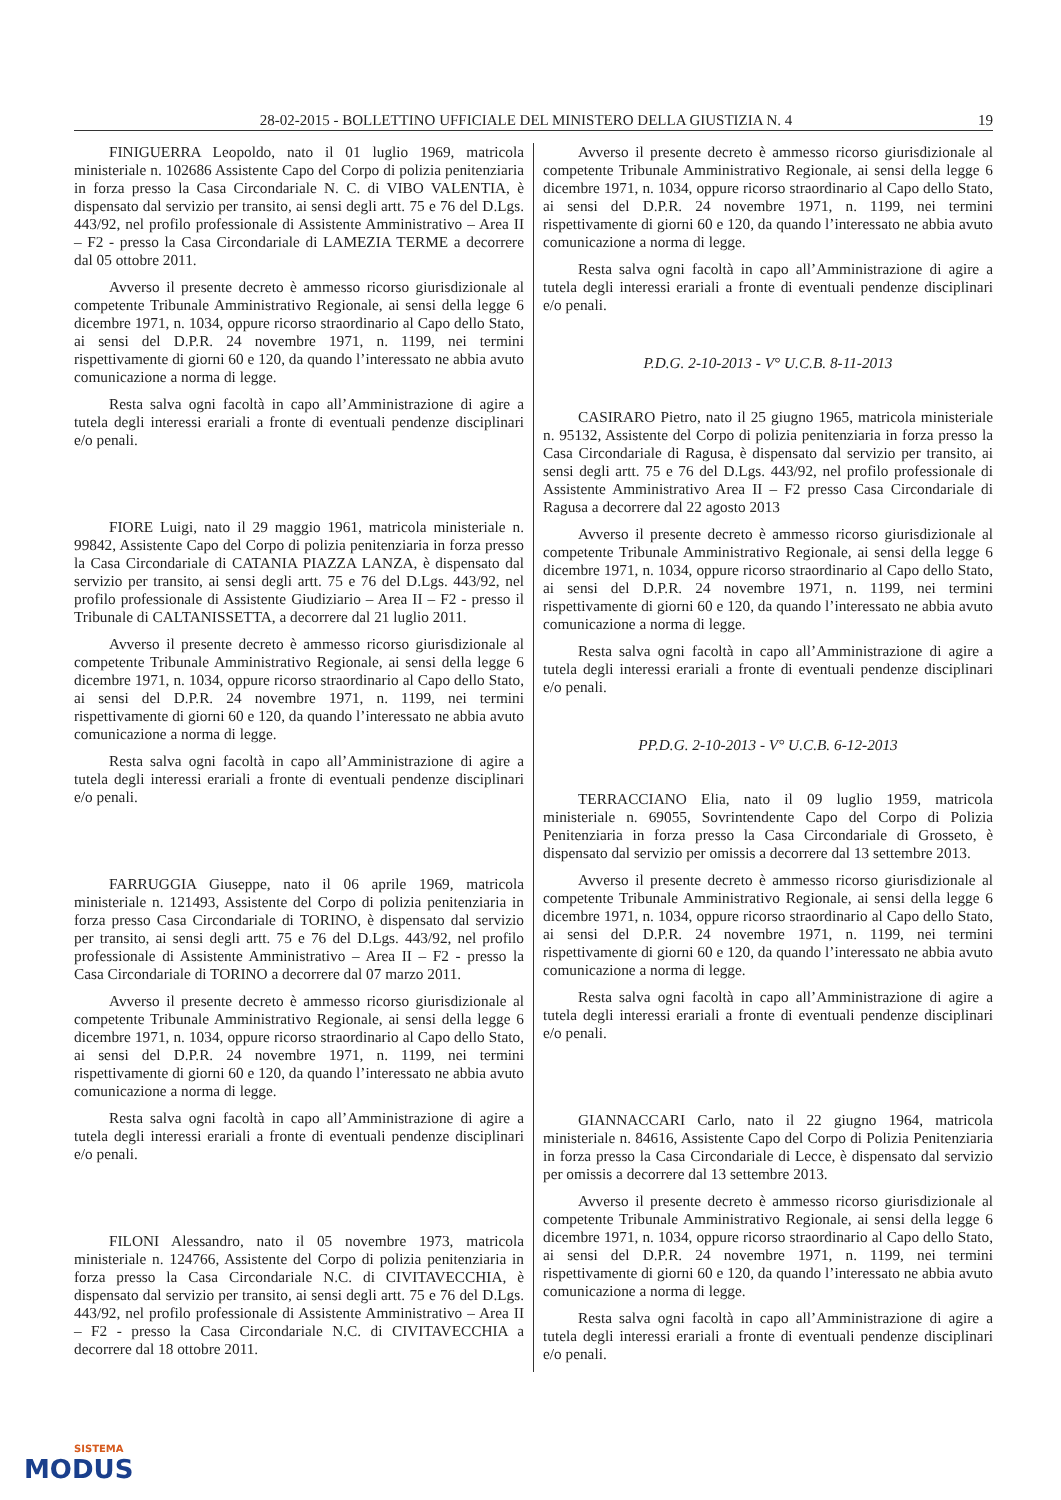28-02-2015 - BOLLETTINO UFFICIALE DEL MINISTERO DELLA GIUSTIZIA N. 4 19
FINIGUERRA Leopoldo, nato il 01 luglio 1969, matricola ministeriale n. 102686 Assistente Capo del Corpo di polizia penitenziaria in forza presso la Casa Circondariale N. C. di VIBO VALENTIA, è dispensato dal servizio per transito, ai sensi degli artt. 75 e 76 del D.Lgs. 443/92, nel profilo professionale di Assistente Amministrativo – Area II – F2 - presso la Casa Circondariale di LAMEZIA TERME a decorrere dal 05 ottobre 2011.
Avverso il presente decreto è ammesso ricorso giurisdizionale al competente Tribunale Amministrativo Regionale, ai sensi della legge 6 dicembre 1971, n. 1034, oppure ricorso straordinario al Capo dello Stato, ai sensi del D.P.R. 24 novembre 1971, n. 1199, nei termini rispettivamente di giorni 60 e 120, da quando l’interessato ne abbia avuto comunicazione a norma di legge.
Resta salva ogni facoltà in capo all’Amministrazione di agire a tutela degli interessi erariali a fronte di eventuali pendenze disciplinari e/o penali.
FIORE Luigi, nato il 29 maggio 1961, matricola ministeriale n. 99842, Assistente Capo del Corpo di polizia penitenziaria in forza presso la Casa Circondariale di CATANIA PIAZZA LANZA, è dispensato dal servizio per transito, ai sensi degli artt. 75 e 76 del D.Lgs. 443/92, nel profilo professionale di Assistente Giudiziario – Area II – F2 - presso il Tribunale di CALTANISSETTA, a decorrere dal 21 luglio 2011.
Avverso il presente decreto è ammesso ricorso giurisdizionale al competente Tribunale Amministrativo Regionale, ai sensi della legge 6 dicembre 1971, n. 1034, oppure ricorso straordinario al Capo dello Stato, ai sensi del D.P.R. 24 novembre 1971, n. 1199, nei termini rispettivamente di giorni 60 e 120, da quando l’interessato ne abbia avuto comunicazione a norma di legge.
Resta salva ogni facoltà in capo all’Amministrazione di agire a tutela degli interessi erariali a fronte di eventuali pendenze disciplinari e/o penali.
FARRUGGIA Giuseppe, nato il 06 aprile 1969, matricola ministeriale n. 121493, Assistente del Corpo di polizia penitenziaria in forza presso Casa Circondariale di TORINO, è dispensato dal servizio per transito, ai sensi degli artt. 75 e 76 del D.Lgs. 443/92, nel profilo professionale di Assistente Amministrativo – Area II – F2 - presso la Casa Circondariale di TORINO a decorrere dal 07 marzo 2011.
Avverso il presente decreto è ammesso ricorso giurisdizionale al competente Tribunale Amministrativo Regionale, ai sensi della legge 6 dicembre 1971, n. 1034, oppure ricorso straordinario al Capo dello Stato, ai sensi del D.P.R. 24 novembre 1971, n. 1199, nei termini rispettivamente di giorni 60 e 120, da quando l’interessato ne abbia avuto comunicazione a norma di legge.
Resta salva ogni facoltà in capo all’Amministrazione di agire a tutela degli interessi erariali a fronte di eventuali pendenze disciplinari e/o penali.
FILONI Alessandro, nato il 05 novembre 1973, matricola ministeriale n. 124766, Assistente del Corpo di polizia penitenziaria in forza presso la Casa Circondariale N.C. di CIVITAVECCHIA, è dispensato dal servizio per transito, ai sensi degli artt. 75 e 76 del D.Lgs. 443/92, nel profilo professionale di Assistente Amministrativo – Area II – F2 - presso la Casa Circondariale N.C. di CIVITAVECCHIA a decorrere dal 18 ottobre 2011.
Avverso il presente decreto è ammesso ricorso giurisdizionale al competente Tribunale Amministrativo Regionale, ai sensi della legge 6 dicembre 1971, n. 1034, oppure ricorso straordinario al Capo dello Stato, ai sensi del D.P.R. 24 novembre 1971, n. 1199, nei termini rispettivamente di giorni 60 e 120, da quando l’interessato ne abbia avuto comunicazione a norma di legge.
Resta salva ogni facoltà in capo all’Amministrazione di agire a tutela degli interessi erariali a fronte di eventuali pendenze disciplinari e/o penali.
P.D.G. 2-10-2013 - V° U.C.B. 8-11-2013
CASIRARO Pietro, nato il 25 giugno 1965, matricola ministeriale n. 95132, Assistente del Corpo di polizia penitenziaria in forza presso la Casa Circondariale di Ragusa, è dispensato dal servizio per transito, ai sensi degli artt. 75 e 76 del D.Lgs. 443/92, nel profilo professionale di Assistente Amministrativo Area II – F2 presso Casa Circondariale di Ragusa a decorrere dal 22 agosto 2013
Avverso il presente decreto è ammesso ricorso giurisdizionale al competente Tribunale Amministrativo Regionale, ai sensi della legge 6 dicembre 1971, n. 1034, oppure ricorso straordinario al Capo dello Stato, ai sensi del D.P.R. 24 novembre 1971, n. 1199, nei termini rispettivamente di giorni 60 e 120, da quando l’interessato ne abbia avuto comunicazione a norma di legge.
Resta salva ogni facoltà in capo all’Amministrazione di agire a tutela degli interessi erariali a fronte di eventuali pendenze disciplinari e/o penali.
PP.D.G. 2-10-2013 - V° U.C.B. 6-12-2013
TERRACCIANO Elia, nato il 09 luglio 1959, matricola ministeriale n. 69055, Sovrintendente Capo del Corpo di Polizia Penitenziaria in forza presso la Casa Circondariale di Grosseto, è dispensato dal servizio per omissis a decorrere dal 13 settembre 2013.
Avverso il presente decreto è ammesso ricorso giurisdizionale al competente Tribunale Amministrativo Regionale, ai sensi della legge 6 dicembre 1971, n. 1034, oppure ricorso straordinario al Capo dello Stato, ai sensi del D.P.R. 24 novembre 1971, n. 1199, nei termini rispettivamente di giorni 60 e 120, da quando l’interessato ne abbia avuto comunicazione a norma di legge.
Resta salva ogni facoltà in capo all’Amministrazione di agire a tutela degli interessi erariali a fronte di eventuali pendenze disciplinari e/o penali.
GIANNACCARI Carlo, nato il 22 giugno 1964, matricola ministeriale n. 84616, Assistente Capo del Corpo di Polizia Penitenziaria in forza presso la Casa Circondariale di Lecce, è dispensato dal servizio per omissis a decorrere dal 13 settembre 2013.
Avverso il presente decreto è ammesso ricorso giurisdizionale al competente Tribunale Amministrativo Regionale, ai sensi della legge 6 dicembre 1971, n. 1034, oppure ricorso straordinario al Capo dello Stato, ai sensi del D.P.R. 24 novembre 1971, n. 1199, nei termini rispettivamente di giorni 60 e 120, da quando l’interessato ne abbia avuto comunicazione a norma di legge.
Resta salva ogni facoltà in capo all’Amministrazione di agire a tutela degli interessi erariali a fronte di eventuali pendenze disciplinari e/o penali.
SISTEMA
MODUS